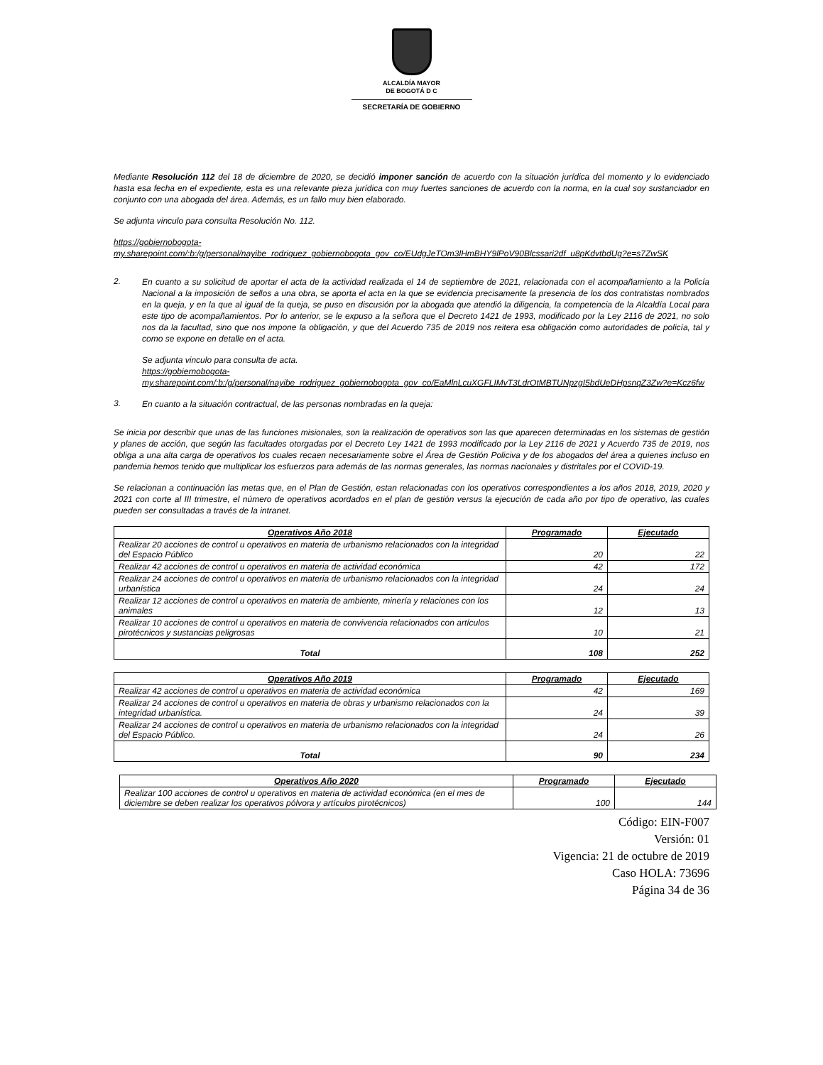ALCALDÍA MAYOR
DE BOGOTÁ D C
SECRETARÍA DE GOBIERNO
Mediante Resolución 112 del 18 de diciembre de 2020, se decidió imponer sanción de acuerdo con la situación jurídica del momento y lo evidenciado hasta esa fecha en el expediente, esta es una relevante pieza jurídica con muy fuertes sanciones de acuerdo con la norma, en la cual soy sustanciador en conjunto con una abogada del área. Además, es un fallo muy bien elaborado.
Se adjunta vinculo para consulta Resolución No. 112.
https://gobiernobogota-
my.sharepoint.com/:b:/g/personal/nayibe_rodriguez_gobiernobogota_gov_co/EUdgJeTOm3lHmBHY9lPoV90Blcssari2df_u8pKdvtbdUg?e=s7ZwSK
2.
En cuanto a su solicitud de aportar el acta de la actividad realizada el 14 de septiembre de 2021, relacionada con el acompañamiento a la Policía Nacional a la imposición de sellos a una obra, se aporta el acta en la que se evidencia precisamente la presencia de los dos contratistas nombrados en la queja, y en la que al igual de la queja, se puso en discusión por la abogada que atendió la diligencia, la competencia de la Alcaldía Local para este tipo de acompañamientos. Por lo anterior, se le expuso a la señora que el Decreto 1421 de 1993, modificado por la Ley 2116 de 2021, no solo nos da la facultad, sino que nos impone la obligación, y que del Acuerdo 735 de 2019 nos reitera esa obligación como autoridades de policía, tal y como se expone en detalle en el acta.
Se adjunta vinculo para consulta de acta.
https://gobiernobogota-
my.sharepoint.com/:b:/g/personal/nayibe_rodriguez_gobiernobogota_gov_co/EaMlnLcuXGFLIMvT3LdrOtMBTUNpzgI5bdUeDHpsnqZ3Zw?e=Kcz6fw
3.
En cuanto a la situación contractual, de las personas nombradas en la queja:
Se inicia por describir que unas de las funciones misionales, son la realización de operativos son las que aparecen determinadas en los sistemas de gestión y planes de acción, que según las facultades otorgadas por el Decreto Ley 1421 de 1993 modificado por la Ley 2116 de 2021 y Acuerdo 735 de 2019, nos obliga a una alta carga de operativos los cuales recaen necesariamente sobre el Área de Gestión Policiva y de los abogados del área a quienes incluso en pandemia hemos tenido que multiplicar los esfuerzos para además de las normas generales, las normas nacionales y distritales por el COVID-19.
Se relacionan a continuación las metas que, en el Plan de Gestión, estan relacionadas con los operativos correspondientes a los años 2018, 2019, 2020 y 2021 con corte al III trimestre, el número de operativos acordados en el plan de gestión versus la ejecución de cada año por tipo de operativo, las cuales pueden ser consultadas a través de la intranet.
| Operativos Año 2018 | Programado | Ejecutado |
| --- | --- | --- |
| Realizar 20 acciones de control u operativos en materia de urbanismo relacionados con la integridad del Espacio Público | 20 | 22 |
| Realizar 42 acciones de control u operativos en materia de actividad económica | 42 | 172 |
| Realizar 24 acciones de control u operativos en materia de urbanismo relacionados con la integridad urbanística | 24 | 24 |
| Realizar 12 acciones de control u operativos en materia de ambiente, minería y relaciones con los animales | 12 | 13 |
| Realizar 10 acciones de control u operativos en materia de convivencia relacionados con artículos pirotécnicos y sustancias peligrosas | 10 | 21 |
| Total | 108 | 252 |
| Operativos Año 2019 | Programado | Ejecutado |
| --- | --- | --- |
| Realizar 42 acciones de control u operativos en materia de actividad económica | 42 | 169 |
| Realizar 24 acciones de control u operativos en materia de obras y urbanismo relacionados con la integridad urbanística. | 24 | 39 |
| Realizar 24 acciones de control u operativos en materia de urbanismo relacionados con la integridad del Espacio Público. | 24 | 26 |
| Total | 90 | 234 |
| Operativos Año 2020 | Programado | Ejecutado |
| --- | --- | --- |
| Realizar 100 acciones de control u operativos en materia de actividad económica (en el mes de diciembre se deben realizar los operativos pólvora y artículos pirotécnicos) | 100 | 144 |
Código: EIN-F007
Versión: 01
Vigencia: 21 de octubre de 2019
Caso HOLA: 73696
Página 34 de 36